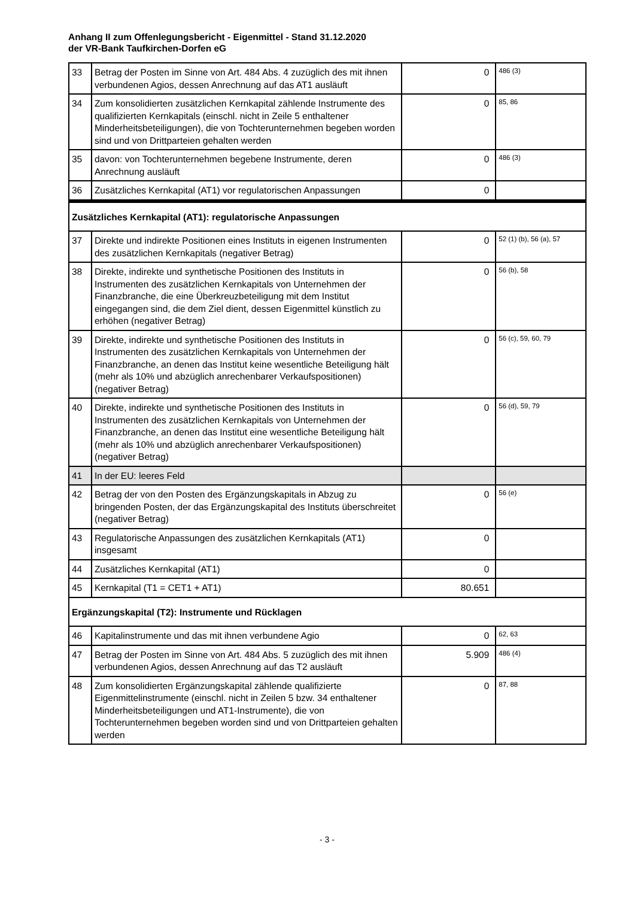Anhang II zum Offenlegungsbericht - Eigenmittel - Stand 31.12.2020
der VR-Bank Taufkirchen-Dorfen eG
| 33 | Betrag der Posten im Sinne von Art. 484 Abs. 4 zuzüglich des mit ihnen verbundenen Agios, dessen Anrechnung auf das AT1 ausläuft | 0 | 486 (3) |
| 34 | Zum konsolidierten zusätzlichen Kernkapital zählende Instrumente des qualifizierten Kernkapitals (einschl. nicht in Zeile 5 enthaltener Minderheitsbeteiligungen), die von Tochterunternehmen begeben worden sind und von Drittparteien gehalten werden | 0 | 85, 86 |
| 35 | davon: von Tochterunternehmen begebene Instrumente, deren Anrechnung ausläuft | 0 | 486 (3) |
| 36 | Zusätzliches Kernkapital (AT1) vor regulatorischen Anpassungen | 0 | |
| Zusätzliches Kernkapital (AT1): regulatorische Anpassungen | | | |
| 37 | Direkte und indirekte Positionen eines Instituts in eigenen Instrumenten des zusätzlichen Kernkapitals (negativer Betrag) | 0 | 52 (1) (b), 56 (a), 57 |
| 38 | Direkte, indirekte und synthetische Positionen des Instituts in Instrumenten des zusätzlichen Kernkapitals von Unternehmen der Finanzbranche, die eine Überkreuzbeteiligung mit dem Institut eingegangen sind, die dem Ziel dient, dessen Eigenmittel künstlich zu erhöhen (negativer Betrag) | 0 | 56 (b), 58 |
| 39 | Direkte, indirekte und synthetische Positionen des Instituts in Instrumenten des zusätzlichen Kernkapitals von Unternehmen der Finanzbranche, an denen das Institut keine wesentliche Beteiligung hält (mehr als 10% und abzüglich anrechenbarer Verkaufspositionen) (negativer Betrag) | 0 | 56 (c), 59, 60, 79 |
| 40 | Direkte, indirekte und synthetische Positionen des Instituts in Instrumenten des zusätzlichen Kernkapitals von Unternehmen der Finanzbranche, an denen das Institut eine wesentliche Beteiligung hält (mehr als 10% und abzüglich anrechenbarer Verkaufspositionen) (negativer Betrag) | 0 | 56 (d), 59, 79 |
| 41 | In der EU: leeres Feld | | |
| 42 | Betrag der von den Posten des Ergänzungskapitals in Abzug zu bringenden Posten, der das Ergänzungskapital des Instituts überschreitet (negativer Betrag) | 0 | 56 (e) |
| 43 | Regulatorische Anpassungen des zusätzlichen Kernkapitals (AT1) insgesamt | 0 | |
| 44 | Zusätzliches Kernkapital (AT1) | 0 | |
| 45 | Kernkapital (T1 = CET1 + AT1) | 80.651 | |
| Ergänzungskapital (T2): Instrumente und Rücklagen | | | |
| 46 | Kapitalinstrumente und das mit ihnen verbundene Agio | 0 | 62, 63 |
| 47 | Betrag der Posten im Sinne von Art. 484 Abs. 5 zuzüglich des mit ihnen verbundenen Agios, dessen Anrechnung auf das T2 ausläuft | 5.909 | 486 (4) |
| 48 | Zum konsolidierten Ergänzungskapital zählende qualifizierte Eigenmittelinstrumente (einschl. nicht in Zeilen 5 bzw. 34 enthaltener Minderheitsbeteiligungen und AT1-Instrumente), die von Tochterunternehmen begeben worden sind und von Drittparteien gehalten werden | 0 | 87, 88 |
- 3 -